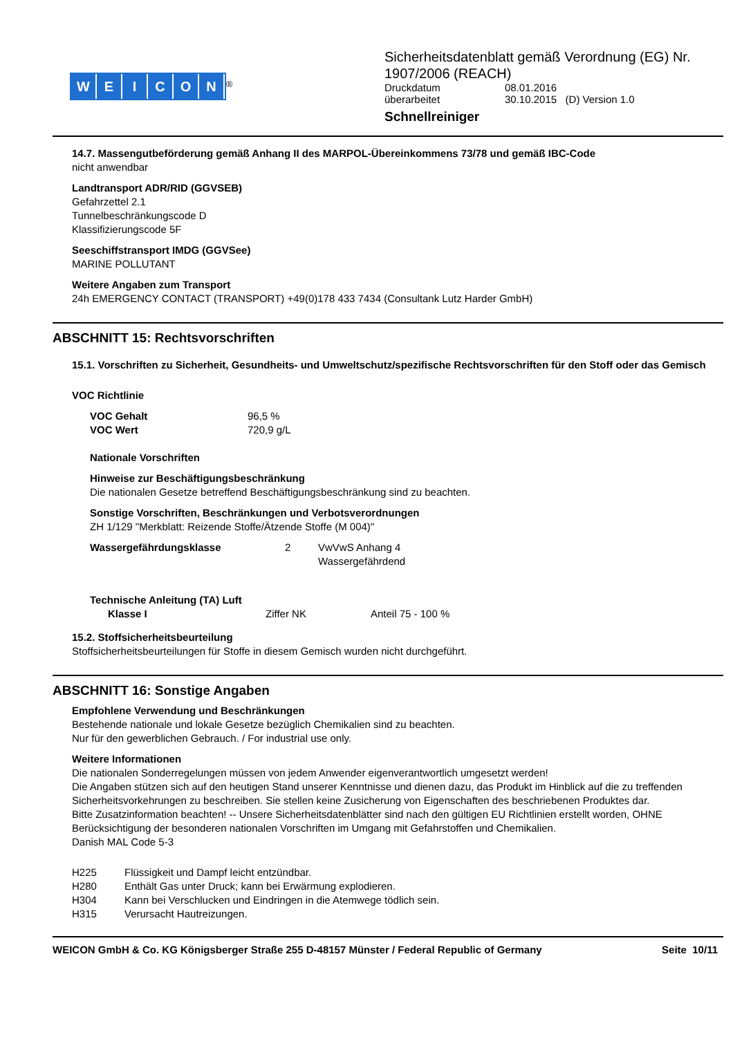WEICON
<sup>®</sup>
Sicherheitsdatenblatt gemäß Verordnung (EG) Nr.
1907/2006 (REACH)
| Druckdatum | 08.01.2016 |
| überarbeitet | 30.10.2015 (D) Version 1.0 |
Schnellreiniger
14.7. Massengutbeförderung gemäß Anhang II des MARPOL-Übereinkommens 73/78 und gemäß IBC-Code
nicht anwendbar
Landtransport ADR/RID (GGVSEB)
Gefahrzettel 2.1
Tunnelbeschränkungscode D
Klassifizierungscode 5F
Seeschiffstransport IMDG (GGVSee)
MARINE POLLUTANT
Weitere Angaben zum Transport
24h EMERGENCY CONTACT (TRANSPORT) +49(0)178 433 7434 (Consultank Lutz Harder GmbH)
ABSCHNITT 15: Rechtsvorschriften
15.1. Vorschriften zu Sicherheit, Gesundheits- und Umweltschutz/spezifische Rechtsvorschriften für den Stoff oder das Gemisch
VOC Richtlinie
VOC Gehalt 96,5 %
VOC Wert 720,9 g/L
Nationale Vorschriften
Hinweise zur Beschäftigungsbeschränkung
Die nationalen Gesetze betreffend Beschäftigungsbeschränkung sind zu beachten.
Sonstige Vorschriften, Beschränkungen und Verbotsverordnungen
ZH 1/129 "Merkblatt: Reizende Stoffe/Ätzende Stoffe (M 004)"
Wassergefährdungsklasse 2 VwVwS Anhang 4
Wassergefährdend
Technische Anleitung (TA) Luft
Klasse I Ziffer NK Anteil 75 - 100 %
15.2. Stoffsicherheitsbeurteilung
Stoffsicherheitsbeurteilungen für Stoffe in diesem Gemisch wurden nicht durchgeführt.
ABSCHNITT 16: Sonstige Angaben
Empfohlene Verwendung und Beschränkungen
Bestehende nationale und lokale Gesetze bezüglich Chemikalien sind zu beachten.
Nur für den gewerblichen Gebrauch. / For industrial use only.
Weitere Informationen
Die nationalen Sonderregelungen müssen von jedem Anwender eigenverantwortlich umgesetzt werden!
Die Angaben stützen sich auf den heutigen Stand unserer Kenntnisse und dienen dazu, das Produkt im Hinblick auf die zu treffenden Sicherheitsvorkehrungen zu beschreiben. Sie stellen keine Zusicherung von Eigenschaften des beschriebenen Produktes dar.
Bitte Zusatzinformation beachten! -- Unsere Sicherheitsdatenblätter sind nach den gültigen EU Richtlinien erstellt worden, OHNE Berücksichtigung der besonderen nationalen Vorschriften im Umgang mit Gefahrstoffen und Chemikalien.
Danish MAL Code 5-3
H225 Flüssigkeit und Dampf leicht entzündbar.
H280 Enthält Gas unter Druck; kann bei Erwärmung explodieren.
H304 Kann bei Verschlucken und Eindringen in die Atemwege tödlich sein.
H315 Verursacht Hautreizungen.
WEICON GmbH & Co. KG Königsberger Straße 255 D-48157 Münster / Federal Republic of Germany Seite 10/11